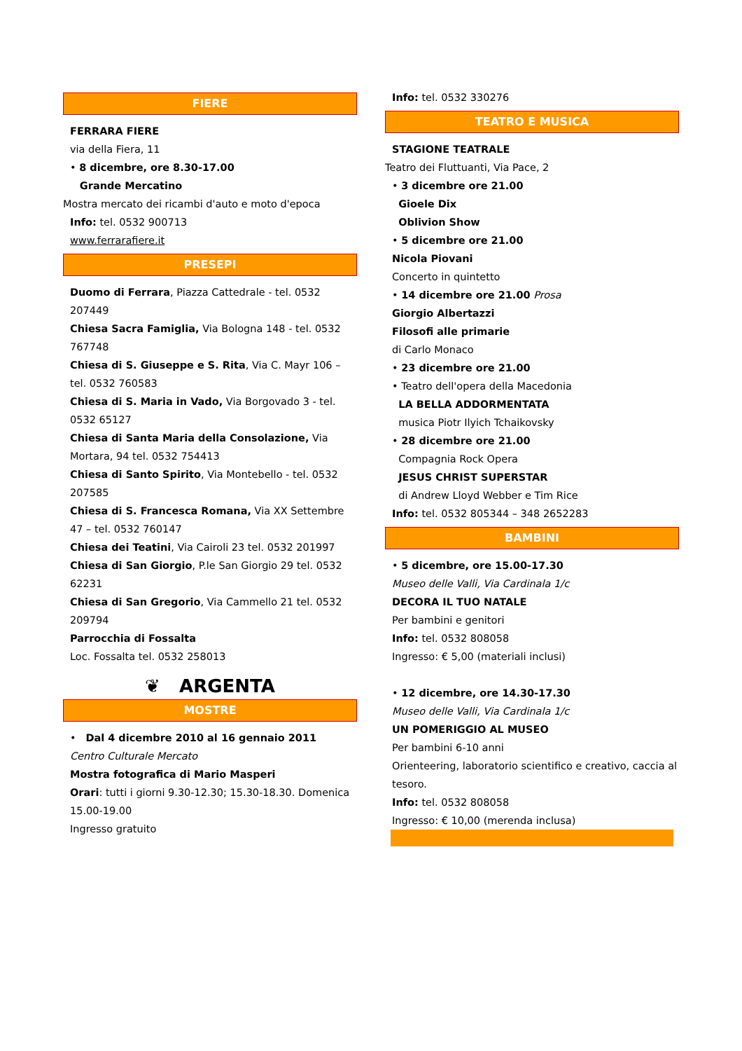FIERE
FERRARA FIERE
via della Fiera, 11
• 8 dicembre, ore 8.30-17.00
Grande Mercatino
Mostra mercato dei ricambi d'auto e moto d'epoca
Info: tel. 0532 900713
www.ferrarafiere.it
PRESEPI
Duomo di Ferrara, Piazza Cattedrale - tel. 0532 207449
Chiesa Sacra Famiglia, Via Bologna 148 - tel. 0532 767748
Chiesa di S. Giuseppe e S. Rita, Via C. Mayr 106 – tel. 0532 760583
Chiesa di S. Maria in Vado, Via Borgovado 3 - tel. 0532 65127
Chiesa di Santa Maria della Consolazione, Via Mortara, 94 tel. 0532 754413
Chiesa di Santo Spirito, Via Montebello - tel. 0532 207585
Chiesa di S. Francesca Romana, Via XX Settembre 47 – tel. 0532 760147
Chiesa dei Teatini, Via Cairoli 23 tel. 0532 201997
Chiesa di San Giorgio, P.le San Giorgio 29 tel. 0532 62231
Chiesa di San Gregorio, Via Cammello 21 tel. 0532 209794
Parrocchia di Fossalta
Loc. Fossalta tel. 0532 258013
❦ ARGENTA
MOSTRE
• Dal 4 dicembre 2010 al 16 gennaio 2011
Centro Culturale Mercato
Mostra fotografica di Mario Masperi
Orari: tutti i giorni 9.30-12.30; 15.30-18.30. Domenica 15.00-19.00
Ingresso gratuito
Info: tel. 0532 330276
TEATRO E MUSICA
STAGIONE TEATRALE
Teatro dei Fluttuanti, Via Pace, 2
• 3 dicembre ore 21.00
Gioele Dix
Oblivion Show
• 5 dicembre ore 21.00
Nicola Piovani
Concerto in quintetto
• 14 dicembre ore 21.00 Prosa
Giorgio Albertazzi
Filosofi alle primarie
di Carlo Monaco
• 23 dicembre ore 21.00
• Teatro dell'opera della Macedonia
LA BELLA ADDORMENTATA
musica Piotr Ilyich Tchaikovsky
• 28 dicembre ore 21.00
Compagnia Rock Opera
JESUS CHRIST SUPERSTAR
di Andrew Lloyd Webber e Tim Rice
Info: tel. 0532 805344 – 348 2652283
BAMBINI
• 5 dicembre, ore 15.00-17.30
Museo delle Valli, Via Cardinala 1/c
DECORA IL TUO NATALE
Per bambini e genitori
Info: tel. 0532 808058
Ingresso: € 5,00 (materiali inclusi)
• 12 dicembre, ore 14.30-17.30
Museo delle Valli, Via Cardinala 1/c
UN POMERIGGIO AL MUSEO
Per bambini 6-10 anni
Orienteering, laboratorio scientifico e creativo, caccia al tesoro.
Info: tel. 0532 808058
Ingresso: € 10,00 (merenda inclusa)